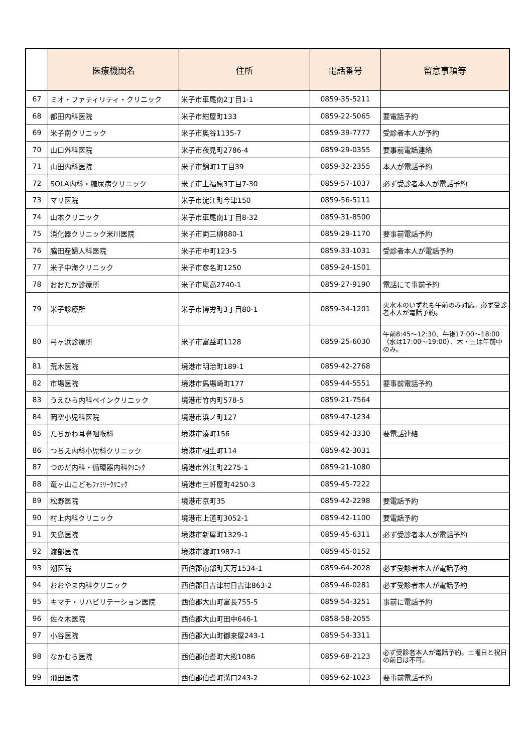| | 医療機関名 | 住所 | 電話番号 | 留意事項等 |
| --- | --- | --- | --- | --- |
| 67 | ミオ・ファティリティ・クリニック | 米子市車尾南2丁目1-1 | 0859-35-5211 | |
| 68 | 都田内科医院 | 米子市紺屋町133 | 0859-22-5065 | 要電話予約 |
| 69 | 米子南クリニック | 米子市奥谷1135-7 | 0859-39-7777 | 受診者本人が予約 |
| 70 | 山口外科医院 | 米子市夜見町2786-4 | 0859-29-0355 | 要事前電話連絡 |
| 71 | 山田内科医院 | 米子市錦町1丁目39 | 0859-32-2355 | 本人が電話予約 |
| 72 | SOLA内科・糖尿病クリニック | 米子市上福原3丁目7-30 | 0859-57-1037 | 必ず受診者本人が電話予約 |
| 73 | マリ医院 | 米子市淀江町今津150 | 0859-56-5111 | |
| 74 | 山本クリニック | 米子市車尾南1丁目8-32 | 0859-31-8500 | |
| 75 | 消化器クリニック米川医院 | 米子市両三柳880-1 | 0859-29-1170 | 要事前電話予約 |
| 76 | 脇田産婦人科医院 | 米子市中町123-5 | 0859-33-1031 | 受診者本人が電話予約 |
| 77 | 米子中海クリニック | 米子市彦名町1250 | 0859-24-1501 | |
| 78 | おおたか診療所 | 米子市尾高2740-1 | 0859-27-9190 | 電話にて事前予約 |
| 79 | 米子診療所 | 米子市博労町3丁目80-1 | 0859-34-1201 | 火水木のいずれも午前のみ対応。必ず受診者本人が電話予約。 |
| 80 | 弓ヶ浜診療所 | 米子市富益町1128 | 0859-25-6030 | 午前8:45～12:30、午後17:00～18:00（水は17:00～19:00）、木・土は午前中のみ。 |
| 81 | 荒木医院 | 境港市明治町189-1 | 0859-42-2768 | |
| 82 | 市場医院 | 境港市馬場崎町177 | 0859-44-5551 | 要事前電話予約 |
| 83 | うえひら内科ペインクリニック | 境港市竹内町578-5 | 0859-21-7564 | |
| 84 | 岡空小児科医院 | 境港市浜ノ町127 | 0859-47-1234 | |
| 85 | たちかわ耳鼻咽喉科 | 境港市湊町156 | 0859-42-3330 | 要電話連絡 |
| 86 | つちえ内科小児科クリニック | 境港市相生町114 | 0859-42-3031 | |
| 87 | つのだ内科・循環器内科ｸﾘﾆｯｸ | 境港市外江町2275-1 | 0859-21-1080 | |
| 88 | 竜ヶ山こどもﾌｧﾐﾘｰｸﾘﾆｯｸ | 境港市三軒屋町4250-3 | 0859-45-7222 | |
| 89 | 松野医院 | 境港市京町35 | 0859-42-2298 | 要電話予約 |
| 90 | 村上内科クリニック | 境港市上道町3052-1 | 0859-42-1100 | 要電話予約 |
| 91 | 矢島医院 | 境港市新屋町1329-1 | 0859-45-6311 | 必ず受診者本人が電話予約 |
| 92 | 渡部医院 | 境港市渡町1987-1 | 0859-45-0152 | |
| 93 | 潮医院 | 西伯郡南部町天万1534-1 | 0859-64-2028 | 必ず受診者本人が電話予約 |
| 94 | おおやま内科クリニック | 西伯郡日吉津村日吉津863-2 | 0859-46-0281 | 必ず受診者本人が電話予約 |
| 95 | キマチ・リハビリテーション医院 | 西伯郡大山町富長755-5 | 0859-54-3251 | 事前に電話予約 |
| 96 | 佐々木医院 | 西伯郡大山町田中646-1 | 0858-58-2055 | |
| 97 | 小谷医院 | 西伯郡大山町御来屋243-1 | 0859-54-3311 | |
| 98 | なかむら医院 | 西伯郡伯耆町大殿1086 | 0859-68-2123 | 必ず受診者本人が電話予約。土曜日と祝日の前日は不可。 |
| 99 | 飛田医院 | 西伯郡伯耆町溝口243-2 | 0859-62-1023 | 要事前電話予約 |